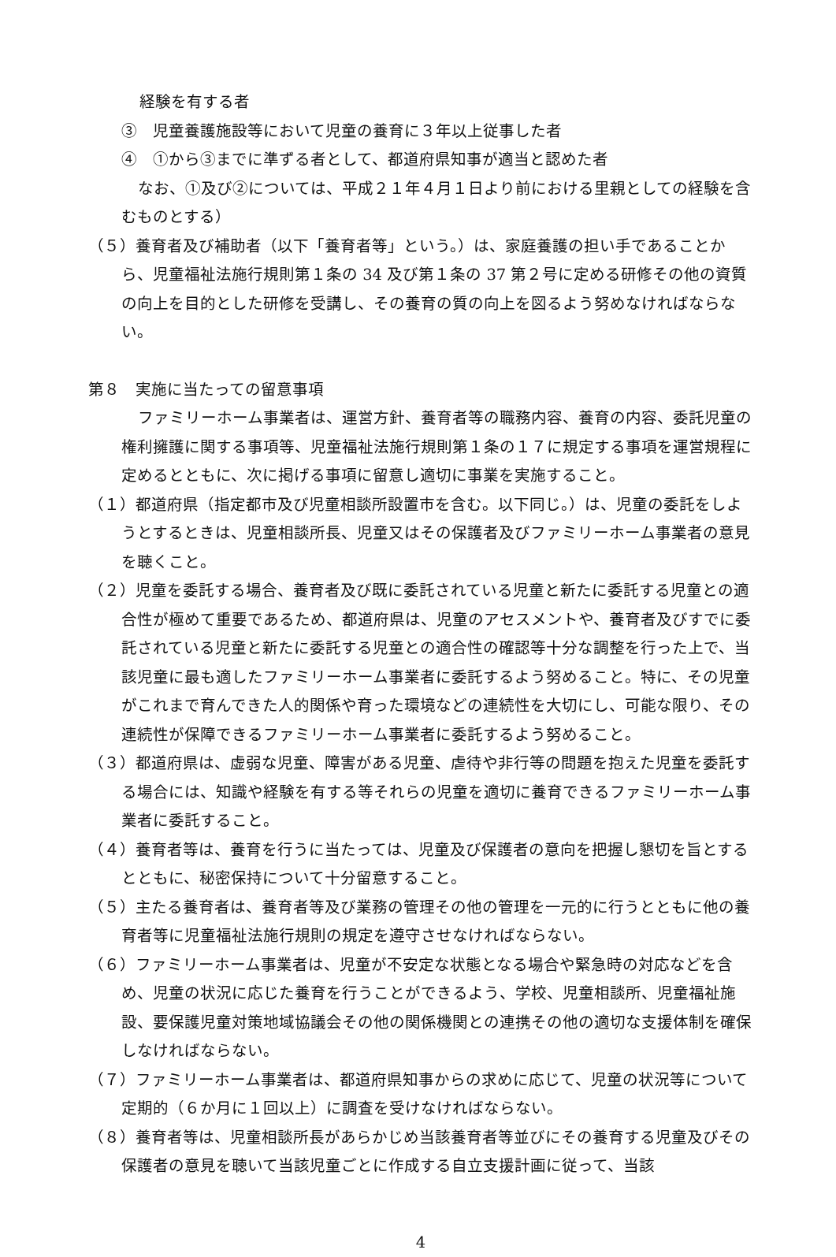経験を有する者
③　児童養護施設等において児童の養育に３年以上従事した者
④　①から③までに準ずる者として、都道府県知事が適当と認めた者
なお、①及び②については、平成２１年４月１日より前における里親としての経験を含むものとする）
（５）養育者及び補助者（以下「養育者等」という。）は、家庭養護の担い手であることから、児童福祉法施行規則第１条の 34 及び第１条の 37 第２号に定める研修その他の資質の向上を目的とした研修を受講し、その養育の質の向上を図るよう努めなければならない。
第８　実施に当たっての留意事項
ファミリーホーム事業者は、運営方針、養育者等の職務内容、養育の内容、委託児童の権利擁護に関する事項等、児童福祉法施行規則第１条の１７に規定する事項を運営規程に定めるとともに、次に掲げる事項に留意し適切に事業を実施すること。
（１）都道府県（指定都市及び児童相談所設置市を含む。以下同じ。）は、児童の委託をしようとするときは、児童相談所長、児童又はその保護者及びファミリーホーム事業者の意見を聴くこと。
（２）児童を委託する場合、養育者及び既に委託されている児童と新たに委託する児童との適合性が極めて重要であるため、都道府県は、児童のアセスメントや、養育者及びすでに委託されている児童と新たに委託する児童との適合性の確認等十分な調整を行った上で、当該児童に最も適したファミリーホーム事業者に委託するよう努めること。特に、その児童がこれまで育んできた人的関係や育った環境などの連続性を大切にし、可能な限り、その連続性が保障できるファミリーホーム事業者に委託するよう努めること。
（３）都道府県は、虚弱な児童、障害がある児童、虐待や非行等の問題を抱えた児童を委託する場合には、知識や経験を有する等それらの児童を適切に養育できるファミリーホーム事業者に委託すること。
（４）養育者等は、養育を行うに当たっては、児童及び保護者の意向を把握し懇切を旨とするとともに、秘密保持について十分留意すること。
（５）主たる養育者は、養育者等及び業務の管理その他の管理を一元的に行うとともに他の養育者等に児童福祉法施行規則の規定を遵守させなければならない。
（６）ファミリーホーム事業者は、児童が不安定な状態となる場合や緊急時の対応などを含め、児童の状況に応じた養育を行うことができるよう、学校、児童相談所、児童福祉施設、要保護児童対策地域協議会その他の関係機関との連携その他の適切な支援体制を確保しなければならない。
（７）ファミリーホーム事業者は、都道府県知事からの求めに応じて、児童の状況等について定期的（６か月に１回以上）に調査を受けなければならない。
（８）養育者等は、児童相談所長があらかじめ当該養育者等並びにその養育する児童及びその保護者の意見を聴いて当該児童ごとに作成する自立支援計画に従って、当該
4